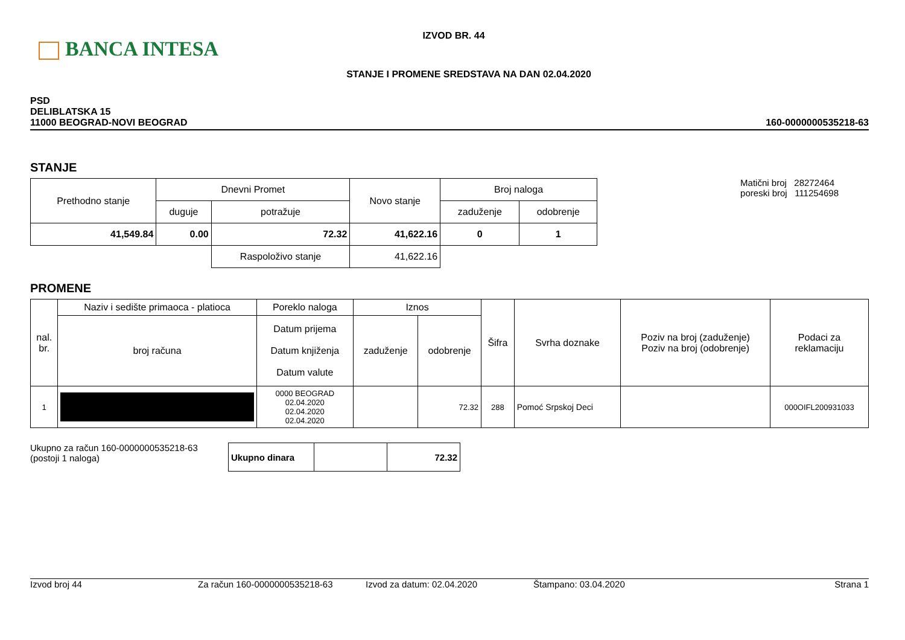BANCA INTESA
IZVOD BR. 44
STANJE I PROMENE SREDSTAVA NA DAN 02.04.2020
PSD
DELIBLATSKA 15
11000 BEOGRAD-NOVI BEOGRAD
160-0000000535218-63
STANJE
| Prethodno stanje | Dnevni Promet | | Novo stanje | Broj naloga | |
| | duguje | potražuje | | zaduženje | odobrenje |
| 41,549.84 | 0.00 | 72.32 | 41,622.16 | 0 | 1 |
| | | Raspoloživo stanje | 41,622.16 | | |
Matični broj 28272464
poreski broj 111254698
PROMENE
| nal. br. | Naziv i sedište primaoca - platioca | Poreklo naloga | Iznos | | Šifra | Svrha doznake | Poziv na broj (zaduženje) Poziv na broj (odobrenje) | Podaci za reklamaciju |
| | broj računa | Datum prijema Datum knjiženja Datum valute | zaduženje | odobrenje | | | | |
| 1 | | 0000 BEOGRAD 02.04.2020 02.04.2020 02.04.2020 | | 72.32 | 288 | Pomoć Srpskoj Deci | | 000OIFL200931033 |
Ukupno za račun 160-0000000535218-63
(postoji 1 naloga)
| Ukupno dinara | | 72.32 |
Izvod broj 44 Za račun 160-0000000535218-63 Izvod za datum: 02.04.2020 Štampano: 03.04.2020 Strana 1